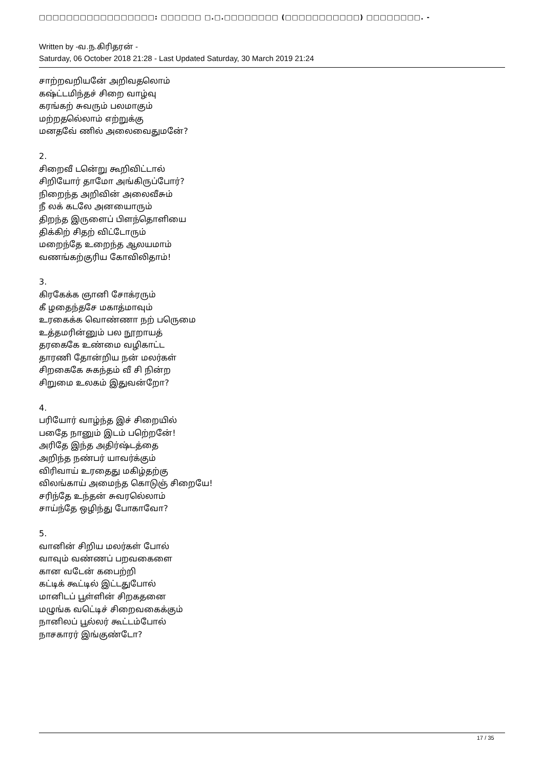□□□□□□□□□□□□□□□□□: □□□□□□ □.□.□□□□□□□□ (□□□□□□□□□□□) □□□□□□□□. -
Written by -வ.ந.கிரிதரன் -
Saturday, 06 October 2018 21:28 - Last Updated Saturday, 30 March 2019 21:24
சாற்றவறியனே் அறிவதலொம்
கஷ்ட்டமிந்தச் சிறை வாழ்வு
கரங்கற் சுவரும் பலமாகும்
மற்றதலெ்லாம் எற்றுக்கு
மனதவே் ணில் அலைவைதுமனே்?
2.
சிறைவீ டனெ்று கூறிவிட்டால்
சிறியோர் தாமோ அங்கிருப்போர்?
நிறைந்த அறிவின் அலைவீசும்
நீ லக் கடலே அனயைாரும்
திறந்த இருளைப் பிளந்தொளியை
திக்கிற் சிதற் விட்டோரும்
மறைந்தே உறைந்த ஆலயமாம்
வணங்கற்குரிய கோவிலிதாம்!
3.
கிரகேக்க ஞானி சோக்ரரும்
கீ ழதைந்தசே மகாத்மாவும்
உரகைக்க வொண்ணா நற் பருெமை
உத்தமரின்னும் பல நூறாயத்
தரகைகே உண்மை வழிகாட்ட
தாரணி தோன்றிய நன் மலர்கள்
சிறகைகே சுகந்தம் வீ சி நின்ற
சிறுமை உலகம் இதுவன்றோ?
4.
பரியோர் வாழ்ந்த இச் சிறையில்
பதேை நானும் இடம் பறெ்றனே்!
அரிதே இந்த அதிர்ஷ்டத்தை
அறிந்த நண்பர் யாவர்க்கும்
விரிவாய் உரதைது மகிழ்தற்கு
விலங்காய் அமைந்த கொடுஞ் சிறையே!
சரிந்தே உந்தன் சுவரலெ்லாம்
சாய்ந்தே ஒழிந்து போகாவோ?
5.
வானின் சிறிய மலர்கள் போல்
வாவும் வண்ணப் பறவகைளை
கான வடேன் கபைற்றி
கட்டிக் கூட்டில் இட்டதுபோல்
மானிடப் பூள்ளின் சிறகதனை
மழுங்க வடெ்டிச் சிறைவகைக்கும்
நானிலப் பூல்லர் கூட்டம்போல்
நாசகாரர் இங்குண்டோ?
17 / 35